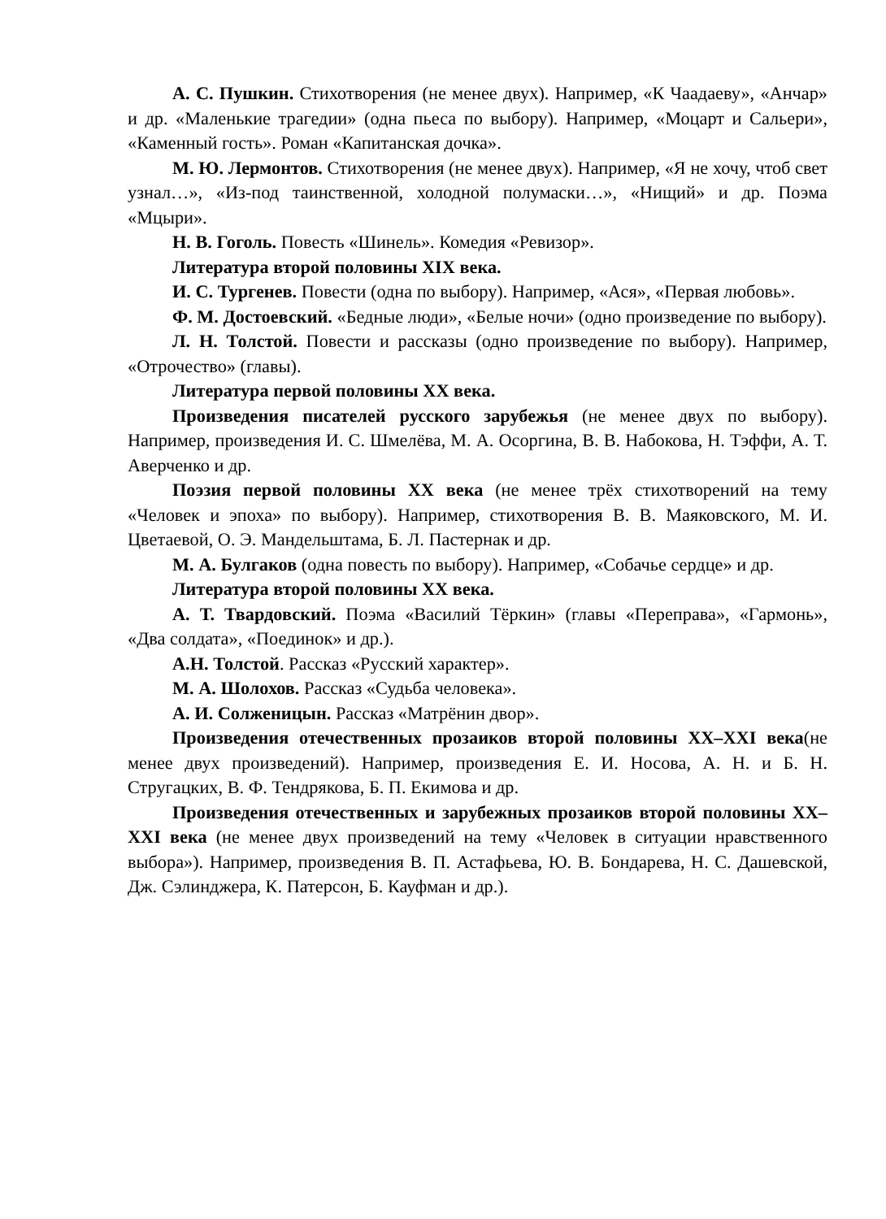А. С. Пушкин. Стихотворения (не менее двух). Например, «К Чаадаеву», «Анчар» и др. «Маленькие трагедии» (одна пьеса по выбору). Например, «Моцарт и Сальери», «Каменный гость». Роман «Капитанская дочка».
М. Ю. Лермонтов. Стихотворения (не менее двух). Например, «Я не хочу, чтоб свет узнал…», «Из-под таинственной, холодной полумаски…», «Нищий» и др. Поэма «Мцыри».
Н. В. Гоголь. Повесть «Шинель». Комедия «Ревизор».
Литература второй половины XIX века.
И. С. Тургенев. Повести (одна по выбору). Например, «Ася», «Первая любовь».
Ф. М. Достоевский. «Бедные люди», «Белые ночи» (одно произведение по выбору).
Л. Н. Толстой. Повести и рассказы (одно произведение по выбору). Например, «Отрочество» (главы).
Литература первой половины XX века.
Произведения писателей русского зарубежья (не менее двух по выбору). Например, произведения И. С. Шмелёва, М. А. Осоргина, В. В. Набокова, Н. Тэффи, А. Т. Аверченко и др.
Поэзия первой половины XX века (не менее трёх стихотворений на тему «Человек и эпоха» по выбору). Например, стихотворения В. В. Маяковского, М. И. Цветаевой, О. Э. Мандельштама, Б. Л. Пастернак и др.
М. А. Булгаков (одна повесть по выбору). Например, «Собачье сердце» и др.
Литература второй половины XX века.
А. Т. Твардовский. Поэма «Василий Тёркин» (главы «Переправа», «Гармонь», «Два солдата», «Поединок» и др.).
А.Н. Толстой. Рассказ «Русский характер».
М. А. Шолохов. Рассказ «Судьба человека».
А. И. Солженицын. Рассказ «Матрёнин двор».
Произведения отечественных прозаиков второй половины XX–XXI века(не менее двух произведений). Например, произведения Е. И. Носова, А. Н. и Б. Н. Стругацких, В. Ф. Тендрякова, Б. П. Екимова и др.
Произведения отечественных и зарубежных прозаиков второй половины XX–XXI века (не менее двух произведений на тему «Человек в ситуации нравственного выбора»). Например, произведения В. П. Астафьева, Ю. В. Бондарева, Н. С. Дашевской, Дж. Сэлинджера, К. Патерсон, Б. Кауфман и др.).